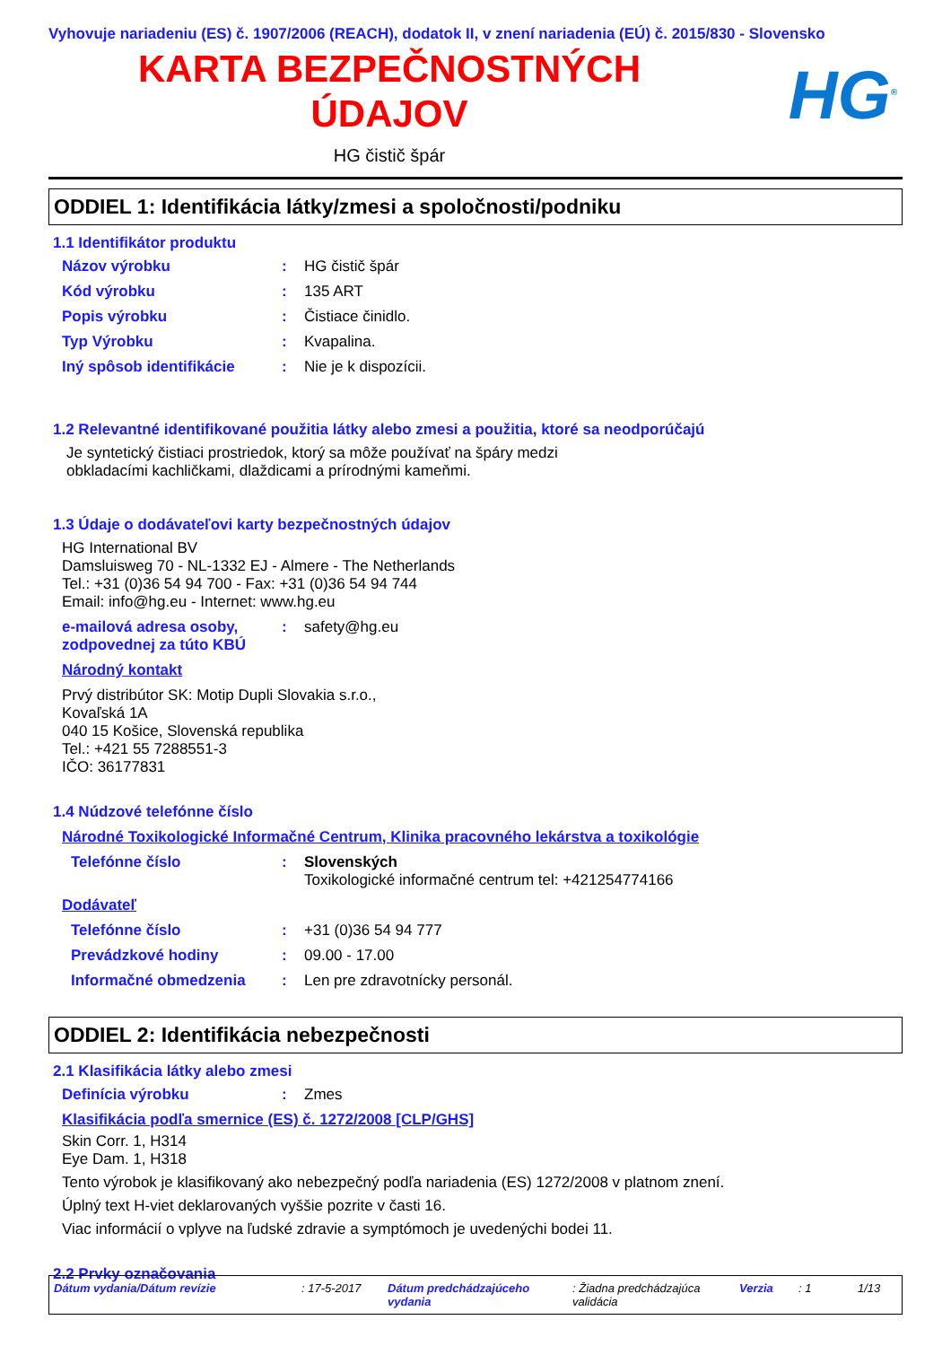Vyhovuje nariadeniu (ES) č. 1907/2006 (REACH), dodatok II, v znení nariadenia (EÚ) č. 2015/830 - Slovensko
KARTA BEZPEČNOSTNÝCH
ÚDAJOV
HG<sup>®</sup>
HG čistič špár
ODDIEL 1: Identifikácia látky/zmesi a spoločnosti/podniku
1.1 Identifikátor produktu
Názov výrobku: HG čistič špár
Kód výrobku: 135 ART
Popis výrobku: Čistiace činidlo.
Typ Výrobku: Kvapalina.
Iný spôsob identifikácie: Nie je k dispozícii.
1.2 Relevantné identifikované použitia látky alebo zmesi a použitia, ktoré sa neodporúčajú
Je syntetický čistiaci prostriedok, ktorý sa môže používať na špáry medzi
obkladacími kachličkami, dlaždicami a prírodnými kameňmi.
1.3 Údaje o dodávateľovi karty bezpečnostných údajov
HG International BV
Damsluisweg 70 - NL-1332 EJ - Almere - The Netherlands
Tel.: +31 (0)36 54 94 700 - Fax: +31 (0)36 54 94 744
Email: info@hg.eu - Internet: www.hg.eu
e-mailová adresa osoby, zodpovednej za túto KBÚ: safety@hg.eu
Národný kontakt
Prvý distribútor SK: Motip Dupli Slovakia s.r.o.,
Kovaľská 1A
040 15 Košice, Slovenská republika
Tel.: +421 55 7288551-3
IČO: 36177831
1.4 Núdzové telefónne číslo
Národné Toxikologické Informačné Centrum, Klinika pracovného lekárstva a toxikológie
Telefónne číslo: Slovenských
Toxikologické informačné centrum tel: +421254774166
Dodávateľ
Telefónne číslo: +31 (0)36 54 94 777
Prevádzkové hodiny: 09.00 - 17.00
Informačné obmedzenia: Len pre zdravotnícky personál.
ODDIEL 2: Identifikácia nebezpečnosti
2.1 Klasifikácia látky alebo zmesi
Definícia výrobku: Zmes
Klasifikácia podľa smernice (ES) č. 1272/2008 [CLP/GHS]
Skin Corr. 1, H314
Eye Dam. 1, H318
Tento výrobok je klasifikovaný ako nebezpečný podľa nariadenia (ES) 1272/2008 v platnom znení.
Úplný text H-viet deklarovaných vyššie pozrite v časti 16.
Viac informácií o vplyve na ľudské zdravie a symptómoch je uvedenýchi bodei 11.
2.2 Prvky označovania
Dátum vydania/Dátum revízie: 17-5-2017 Dátum predchádzajúceho vydania: Žiadna predchádzajúca validácia Verzia: 1 1/13